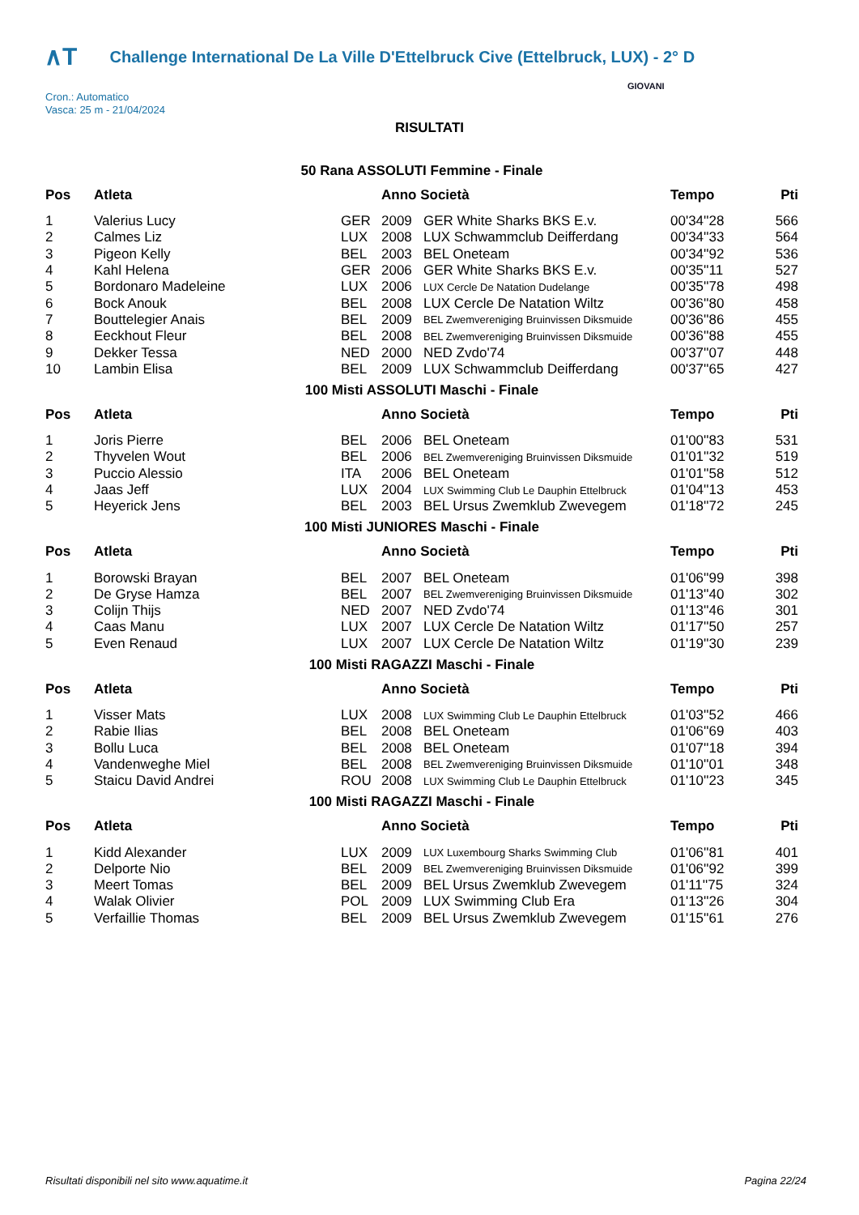∧T Challenge International De La Ville D'Ettelbruck Cive (Ettelbruck, LUX) - 2° D
Cron.: Automatico
Vasca: 25 m - 21/04/2024
GIOVANI
RISULTATI
50 Rana ASSOLUTI Femmine - Finale
| Pos | Atleta | | Anno Società | | Tempo | Pti |
| --- | --- | --- | --- | --- | --- | --- |
| 1 | Valerius Lucy | GER | 2009 | GER White Sharks BKS E.v. | 00'34''28 | 566 |
| 2 | Calmes Liz | LUX | 2008 | LUX Schwammclub Deifferdang | 00'34''33 | 564 |
| 3 | Pigeon Kelly | BEL | 2003 | BEL Oneteam | 00'34''92 | 536 |
| 4 | Kahl Helena | GER | 2006 | GER White Sharks BKS E.v. | 00'35''11 | 527 |
| 5 | Bordonaro Madeleine | LUX | 2006 | LUX Cercle De Natation Dudelange | 00'35''78 | 498 |
| 6 | Bock Anouk | BEL | 2008 | LUX Cercle De Natation Wiltz | 00'36''80 | 458 |
| 7 | Bouttelegier Anais | BEL | 2009 | BEL Zwemvereniging Bruinvissen Diksmuide | 00'36''86 | 455 |
| 8 | Eeckhout Fleur | BEL | 2008 | BEL Zwemvereniging Bruinvissen Diksmuide | 00'36''88 | 455 |
| 9 | Dekker Tessa | NED | 2000 | NED Zvdo'74 | 00'37''07 | 448 |
| 10 | Lambin Elisa | BEL | 2009 | LUX Schwammclub Deifferdang | 00'37''65 | 427 |
100 Misti ASSOLUTI Maschi - Finale
| Pos | Atleta | | Anno Società | | Tempo | Pti |
| --- | --- | --- | --- | --- | --- | --- |
| 1 | Joris Pierre | BEL | 2006 | BEL Oneteam | 01'00''83 | 531 |
| 2 | Thyvelen Wout | BEL | 2006 | BEL Zwemvereniging Bruinvissen Diksmuide | 01'01''32 | 519 |
| 3 | Puccio Alessio | ITA | 2006 | BEL Oneteam | 01'01''58 | 512 |
| 4 | Jaas Jeff | LUX | 2004 | LUX Swimming Club Le Dauphin Ettelbruck | 01'04''13 | 453 |
| 5 | Heyerick Jens | BEL | 2003 | BEL Ursus Zwemklub Zwevegem | 01'18''72 | 245 |
100 Misti JUNIORES Maschi - Finale
| Pos | Atleta | | Anno Società | | Tempo | Pti |
| --- | --- | --- | --- | --- | --- | --- |
| 1 | Borowski Brayan | BEL | 2007 | BEL Oneteam | 01'06''99 | 398 |
| 2 | De Gryse Hamza | BEL | 2007 | BEL Zwemvereniging Bruinvissen Diksmuide | 01'13''40 | 302 |
| 3 | Colijn Thijs | NED | 2007 | NED Zvdo'74 | 01'13''46 | 301 |
| 4 | Caas Manu | LUX | 2007 | LUX Cercle De Natation Wiltz | 01'17''50 | 257 |
| 5 | Even Renaud | LUX | 2007 | LUX Cercle De Natation Wiltz | 01'19''30 | 239 |
100 Misti RAGAZZI Maschi - Finale
| Pos | Atleta | | Anno Società | | Tempo | Pti |
| --- | --- | --- | --- | --- | --- | --- |
| 1 | Visser Mats | LUX | 2008 | LUX Swimming Club Le Dauphin Ettelbruck | 01'03''52 | 466 |
| 2 | Rabie Ilias | BEL | 2008 | BEL Oneteam | 01'06''69 | 403 |
| 3 | Bollu Luca | BEL | 2008 | BEL Oneteam | 01'07''18 | 394 |
| 4 | Vandenweghe Miel | BEL | 2008 | BEL Zwemvereniging Bruinvissen Diksmuide | 01'10''01 | 348 |
| 5 | Staicu David Andrei | ROU | 2008 | LUX Swimming Club Le Dauphin Ettelbruck | 01'10''23 | 345 |
100 Misti RAGAZZI Maschi - Finale
| Pos | Atleta | | Anno Società | | Tempo | Pti |
| --- | --- | --- | --- | --- | --- | --- |
| 1 | Kidd Alexander | LUX | 2009 | LUX Luxembourg Sharks Swimming Club | 01'06''81 | 401 |
| 2 | Delporte Nio | BEL | 2009 | BEL Zwemvereniging Bruinvissen Diksmuide | 01'06''92 | 399 |
| 3 | Meert Tomas | BEL | 2009 | BEL Ursus Zwemklub Zwevegem | 01'11''75 | 324 |
| 4 | Walak Olivier | POL | 2009 | LUX Swimming Club Era | 01'13''26 | 304 |
| 5 | Verfaillie Thomas | BEL | 2009 | BEL Ursus Zwemklub Zwevegem | 01'15''61 | 276 |
Risultati disponibili nel sito www.aquatime.it Pagina 22/24